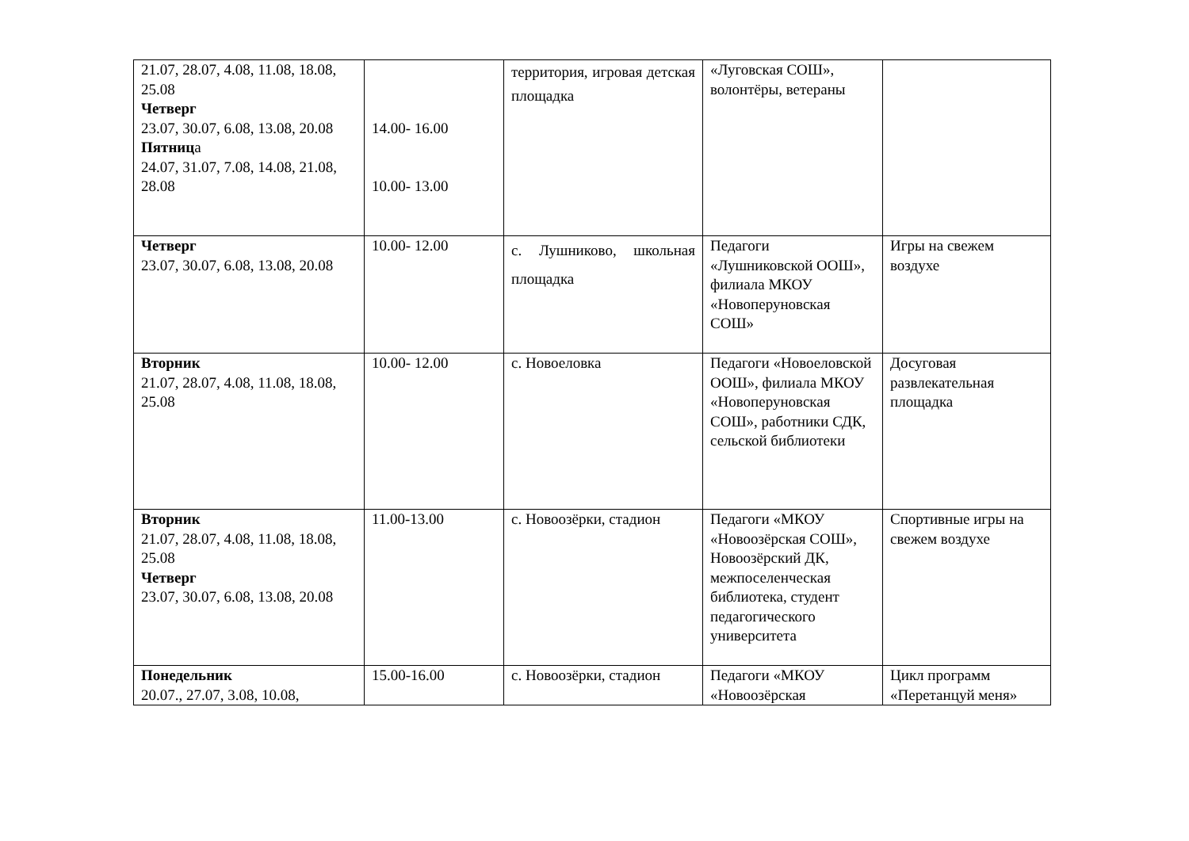| 21.07, 28.07, 4.08, 11.08, 18.08, 25.08 Четверг 23.07, 30.07, 6.08, 13.08, 20.08 Пятниц а 24.07, 31.07, 7.08, 14.08, 21.08, 28.08 | 14.00- 16.00 10.00- 13.00 | территория, игровая детская площадка | «Луговская СОШ», волонтёры, ветераны | |
| Четверг 23.07, 30.07, 6.08, 13.08, 20.08 | 10.00- 12.00 | с. Лушниково, школьная площадка | Педагоги «Лушниковской ООШ», филиала МКОУ «Новоперуновская СОШ» | Игры на свежем воздухе |
| Вторник 21.07, 28.07, 4.08, 11.08, 18.08, 25.08 | 10.00- 12.00 | с. Новоеловка | Педагоги «Новоеловской ООШ», филиала МКОУ «Новоперуновская СОШ», работники СДК, сельской библиотеки | Досуговая развлекательная площадка |
| Вторник 21.07, 28.07, 4.08, 11.08, 18.08, 25.08 Четверг 23.07, 30.07, 6.08, 13.08, 20.08 | 11.00-13.00 | с. Новоозёрки, стадион | Педагоги «МКОУ «Новоозёрская СОШ», Новоозёрский ДК, межпоселенческая библиотека, студент педагогического университета | Спортивные игры на свежем воздухе |
| Понедельник 20.07., 27.07, 3.08, 10.08, | 15.00-16.00 | с. Новоозёрки, стадион | Педагоги «МКОУ «Новоозёрская | Цикл программ «Перетанцуй меня» |